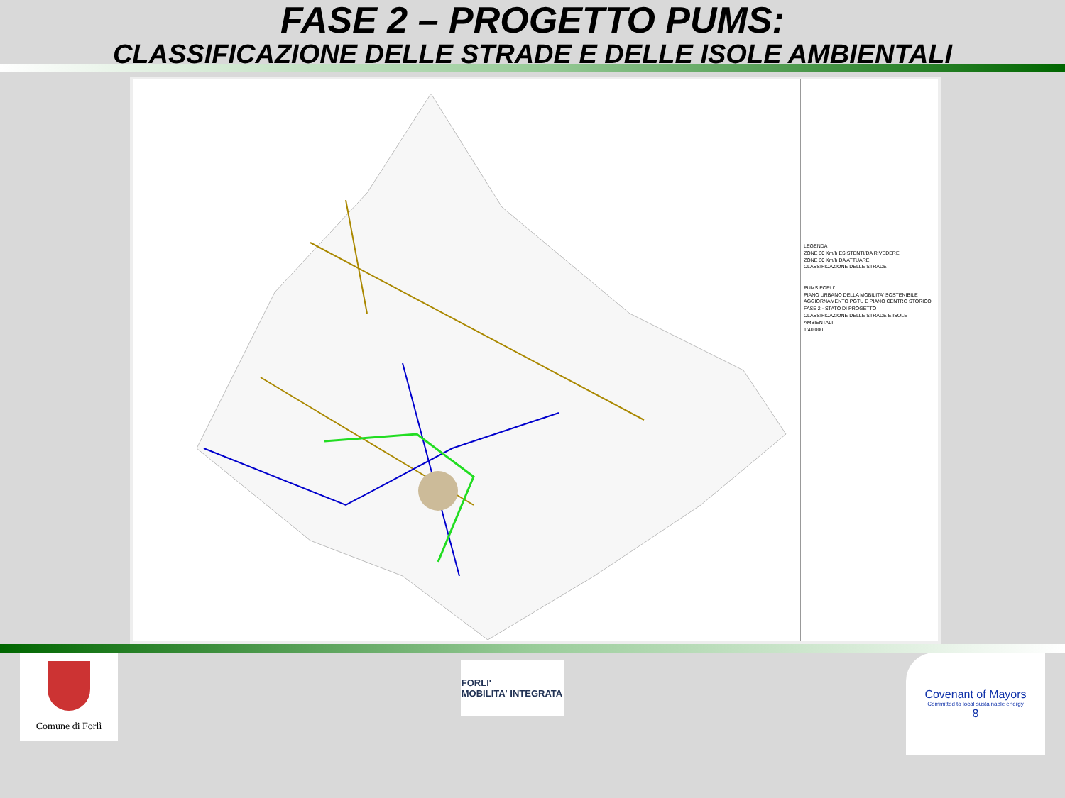FASE 2 – PROGETTO PUMS:
CLASSIFICAZIONE DELLE STRADE E DELLE ISOLE AMBIENTALI
LEGENDA
ZONE 30 Km/h ESISTENTI/DA RIVEDERE
ZONE 30 Km/h DA ATTUARE
CLASSIFICAZIONE DELLE STRADE
PUMS FORLI'
PIANO URBANO DELLA MOBILITA' SOSTENIBILE
AGGIORNAMENTO PGTU E PIANO CENTRO STORICO
FASE 2 - STATO DI PROGETTO
CLASSIFICAZIONE DELLE STRADE E ISOLE AMBIENTALI
1:40.000
Comune di Forlì
FORLI'
MOBILITA' INTEGRATA
Covenant of Mayors
Committed to local sustainable energy
8